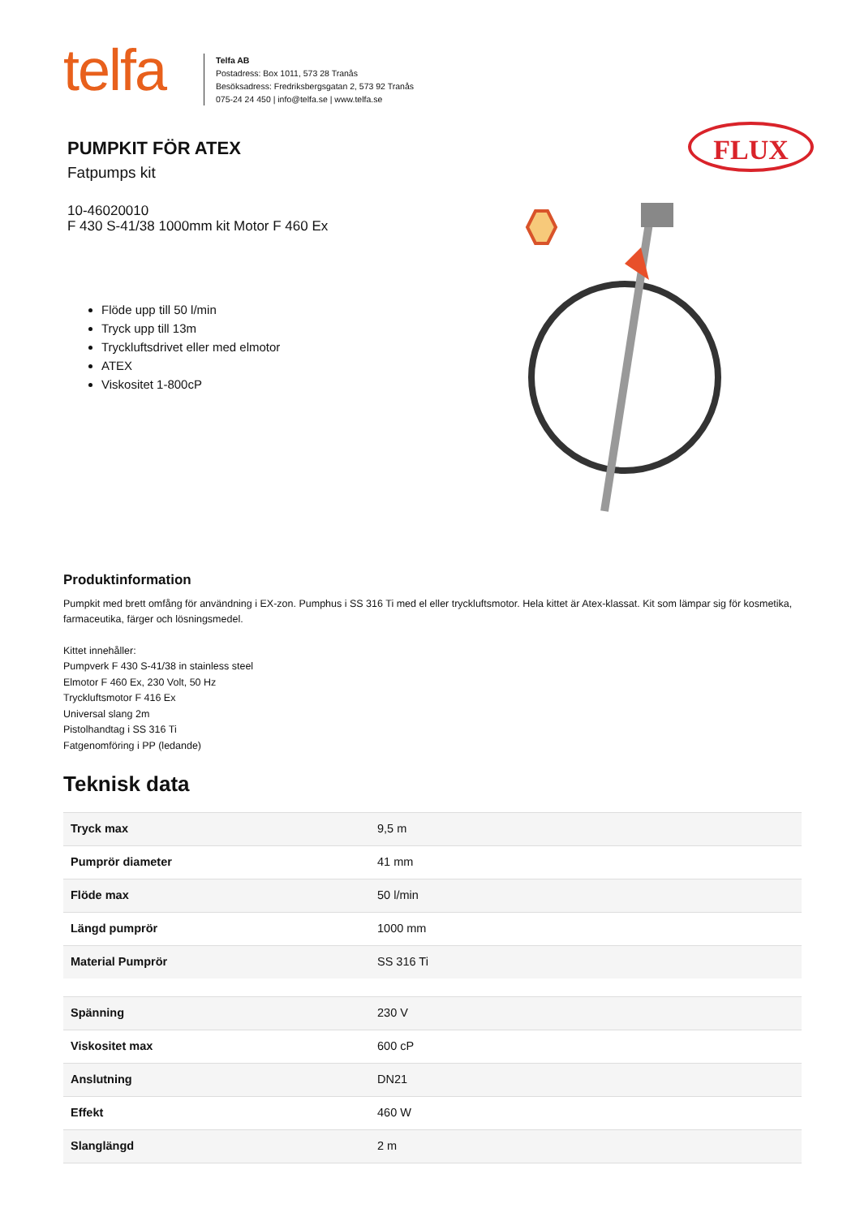telfa
Telfa AB
Postadress: Box 1011, 573 28 Tranås
Besöksadress: Fredriksbergsgatan 2, 573 92 Tranås
075-24 24 450 | info@telfa.se | www.telfa.se
PUMPKIT FÖR ATEX
Fatpumps kit
10-46020010
F 430 S-41/38 1000mm kit Motor F 460 Ex
Flöde upp till 50 l/min
Tryck upp till 13m
Tryckluftsdrivet eller med elmotor
ATEX
Viskositet 1-800cP
FLUX
Produktinformation
Pumpkit med brett omfång för användning i EX-zon. Pumphus i SS 316 Ti med el eller tryckluftsmotor. Hela kittet är Atex-klassat. Kit som lämpar sig för kosmetika, farmaceutika, färger och lösningsmedel.
Kittet innehåller:
Pumpverk F 430 S-41/38 in stainless steel
Elmotor F 460 Ex, 230 Volt, 50 Hz
Tryckluftsmotor F 416 Ex
Universal slang 2m
Pistolhandtag i SS 316 Ti
Fatgenomföring i PP (ledande)
Teknisk data
| Tryck max | 9,5 m |
| Pumprör diameter | 41 mm |
| Flöde max | 50 l/min |
| Längd pumprör | 1000 mm |
| Material Pumprör | SS 316 Ti |
| Spänning | 230 V |
| Viskositet max | 600 cP |
| Anslutning | DN21 |
| Effekt | 460 W |
| Slanglängd | 2 m |